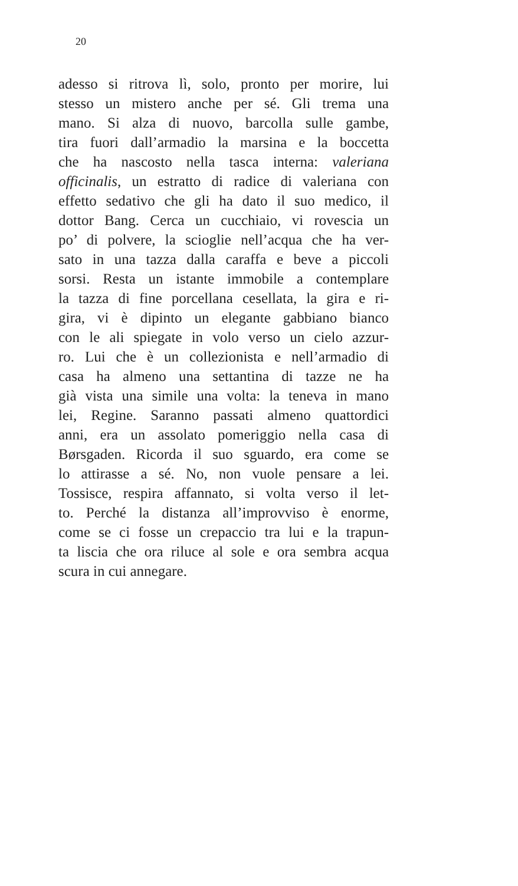20
adesso si ritrova lì, solo, pronto per morire, lui
stesso un mistero anche per sé. Gli trema una
mano. Si alza di nuovo, barcolla sulle gambe,
tira fuori dall’armadio la marsina e la boccetta
che ha nascosto nella tasca interna: valeriana
officinalis, un estratto di radice di valeriana con
effetto sedativo che gli ha dato il suo medico, il
dottor Bang. Cerca un cucchiaio, vi rovescia un
po’ di polvere, la scioglie nell’acqua che ha ver-
sato in una tazza dalla caraffa e beve a piccoli
sorsi. Resta un istante immobile a contemplare
la tazza di fine porcellana cesellata, la gira e ri-
gira, vi è dipinto un elegante gabbiano bianco
con le ali spiegate in volo verso un cielo azzur-
ro. Lui che è un collezionista e nell’armadio di
casa ha almeno una settantina di tazze ne ha
già vista una simile una volta: la teneva in mano
lei, Regine. Saranno passati almeno quattordici
anni, era un assolato pomeriggio nella casa di
Børsgaden. Ricorda il suo sguardo, era come se
lo attirasse a sé. No, non vuole pensare a lei.
Tossisce, respira affannato, si volta verso il let-
to. Perché la distanza all’improvviso è enorme,
come se ci fosse un crepaccio tra lui e la trapun-
ta liscia che ora riluce al sole e ora sembra acqua
scura in cui annegare.